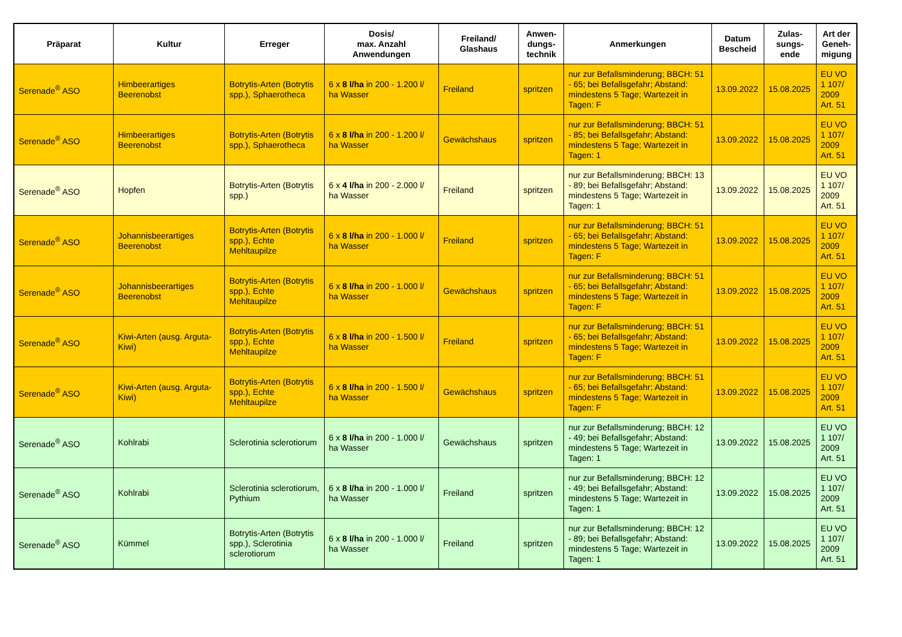| Präparat | Kultur | Erreger | Dosis/ max. Anzahl Anwendungen | Freiland/ Glashaus | Anwen- dungs- technik | Anmerkungen | Datum Bescheid | Zulas- sungs- ende | Art der Geneh- migung |
| --- | --- | --- | --- | --- | --- | --- | --- | --- | --- |
| Serenade<sup>®</sup> ASO | Himbeerartiges Beerenobst | Botrytis-Arten (Botrytis spp.), Sphaerotheca | 6 x 8 l/ha in 200 - 1.200 l/ ha Wasser | Freiland | spritzen | nur zur Befallsminderung; BBCH: 51 - 65; bei Befallsgefahr; Abstand: mindestens 5 Tage; Wartezeit in Tagen: F | 13.09.2022 | 15.08.2025 | EU VO 1 107/ 2009 Art. 51 |
| Serenade<sup>®</sup> ASO | Himbeerartiges Beerenobst | Botrytis-Arten (Botrytis spp.), Sphaerotheca | 6 x 8 l/ha in 200 - 1.200 l/ ha Wasser | Gewächshaus | spritzen | nur zur Befallsminderung; BBCH: 51 - 85; bei Befallsgefahr; Abstand: mindestens 5 Tage; Wartezeit in Tagen: 1 | 13.09.2022 | 15.08.2025 | EU VO 1 107/ 2009 Art. 51 |
| Serenade<sup>®</sup> ASO | Hopfen | Botrytis-Arten (Botrytis spp.) | 6 x 4 l/ha in 200 - 2.000 l/ ha Wasser | Freiland | spritzen | nur zur Befallsminderung; BBCH: 13 - 89; bei Befallsgefahr; Abstand: mindestens 5 Tage; Wartezeit in Tagen: 1 | 13.09.2022 | 15.08.2025 | EU VO 1 107/ 2009 Art. 51 |
| Serenade<sup>®</sup> ASO | Johannisbeerartiges Beerenobst | Botrytis-Arten (Botrytis spp.), Echte Mehltaupilze | 6 x 8 l/ha in 200 - 1.000 l/ ha Wasser | Freiland | spritzen | nur zur Befallsminderung; BBCH: 51 - 65; bei Befallsgefahr; Abstand: mindestens 5 Tage; Wartezeit in Tagen: F | 13.09.2022 | 15.08.2025 | EU VO 1 107/ 2009 Art. 51 |
| Serenade<sup>®</sup> ASO | Johannisbeerartiges Beerenobst | Botrytis-Arten (Botrytis spp.), Echte Mehltaupilze | 6 x 8 l/ha in 200 - 1.000 l/ ha Wasser | Gewächshaus | spritzen | nur zur Befallsminderung; BBCH: 51 - 65; bei Befallsgefahr; Abstand: mindestens 5 Tage; Wartezeit in Tagen: F | 13.09.2022 | 15.08.2025 | EU VO 1 107/ 2009 Art. 51 |
| Serenade<sup>®</sup> ASO | Kiwi-Arten (ausg. Arguta-Kiwi) | Botrytis-Arten (Botrytis spp.), Echte Mehltaupilze | 6 x 8 l/ha in 200 - 1.500 l/ ha Wasser | Freiland | spritzen | nur zur Befallsminderung; BBCH: 51 - 65; bei Befallsgefahr; Abstand: mindestens 5 Tage; Wartezeit in Tagen: F | 13.09.2022 | 15.08.2025 | EU VO 1 107/ 2009 Art. 51 |
| Serenade<sup>®</sup> ASO | Kiwi-Arten (ausg. Arguta-Kiwi) | Botrytis-Arten (Botrytis spp.), Echte Mehltaupilze | 6 x 8 l/ha in 200 - 1.500 l/ ha Wasser | Gewächshaus | spritzen | nur zur Befallsminderung; BBCH: 51 - 65; bei Befallsgefahr; Abstand: mindestens 5 Tage; Wartezeit in Tagen: F | 13.09.2022 | 15.08.2025 | EU VO 1 107/ 2009 Art. 51 |
| Serenade<sup>®</sup> ASO | Kohlrabi | Sclerotinia sclerotiorum | 6 x 8 l/ha in 200 - 1.000 l/ ha Wasser | Gewächshaus | spritzen | nur zur Befallsminderung; BBCH: 12 - 49; bei Befallsgefahr; Abstand: mindestens 5 Tage; Wartezeit in Tagen: 1 | 13.09.2022 | 15.08.2025 | EU VO 1 107/ 2009 Art. 51 |
| Serenade<sup>®</sup> ASO | Kohlrabi | Sclerotinia sclerotiorum, Pythium | 6 x 8 l/ha in 200 - 1.000 l/ ha Wasser | Freiland | spritzen | nur zur Befallsminderung; BBCH: 12 - 49; bei Befallsgefahr; Abstand: mindestens 5 Tage; Wartezeit in Tagen: 1 | 13.09.2022 | 15.08.2025 | EU VO 1 107/ 2009 Art. 51 |
| Serenade<sup>®</sup> ASO | Kümmel | Botrytis-Arten (Botrytis spp.), Sclerotinia sclerotiorum | 6 x 8 l/ha in 200 - 1.000 l/ ha Wasser | Freiland | spritzen | nur zur Befallsminderung; BBCH: 12 - 89; bei Befallsgefahr; Abstand: mindestens 5 Tage; Wartezeit in Tagen: 1 | 13.09.2022 | 15.08.2025 | EU VO 1 107/ 2009 Art. 51 |